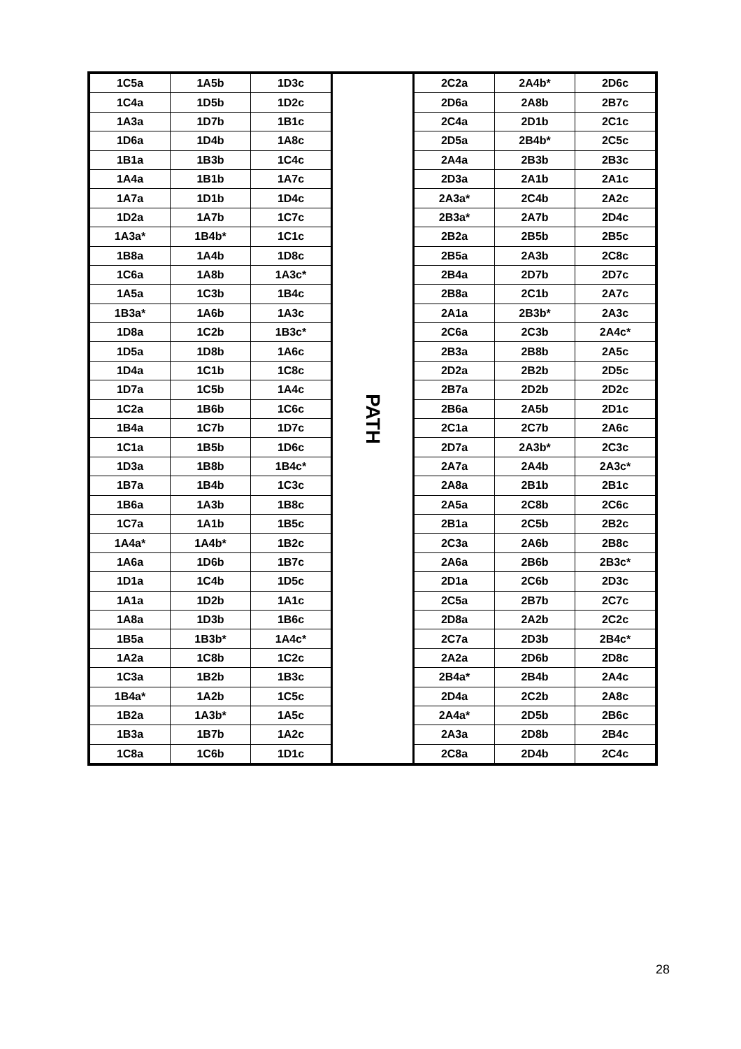| 1C5a | 1A5b | 1D3c | PATH | 2C2a | 2A4b* | 2D6c |
| 1C4a | 1D5b | 1D2c | | 2D6a | 2A8b | 2B7c |
| 1A3a | 1D7b | 1B1c | | 2C4a | 2D1b | 2C1c |
| 1D6a | 1D4b | 1A8c | | 2D5a | 2B4b* | 2C5c |
| 1B1a | 1B3b | 1C4c | | 2A4a | 2B3b | 2B3c |
| 1A4a | 1B1b | 1A7c | | 2D3a | 2A1b | 2A1c |
| 1A7a | 1D1b | 1D4c | | 2A3a* | 2C4b | 2A2c |
| 1D2a | 1A7b | 1C7c | | 2B3a* | 2A7b | 2D4c |
| 1A3a* | 1B4b* | 1C1c | | 2B2a | 2B5b | 2B5c |
| 1B8a | 1A4b | 1D8c | | 2B5a | 2A3b | 2C8c |
| 1C6a | 1A8b | 1A3c* | | 2B4a | 2D7b | 2D7c |
| 1A5a | 1C3b | 1B4c | | 2B8a | 2C1b | 2A7c |
| 1B3a* | 1A6b | 1A3c | | 2A1a | 2B3b* | 2A3c |
| 1D8a | 1C2b | 1B3c* | | 2C6a | 2C3b | 2A4c* |
| 1D5a | 1D8b | 1A6c | | 2B3a | 2B8b | 2A5c |
| 1D4a | 1C1b | 1C8c | | 2D2a | 2B2b | 2D5c |
| 1D7a | 1C5b | 1A4c | | 2B7a | 2D2b | 2D2c |
| 1C2a | 1B6b | 1C6c | | 2B6a | 2A5b | 2D1c |
| 1B4a | 1C7b | 1D7c | | 2C1a | 2C7b | 2A6c |
| 1C1a | 1B5b | 1D6c | | 2D7a | 2A3b* | 2C3c |
| 1D3a | 1B8b | 1B4c* | | 2A7a | 2A4b | 2A3c* |
| 1B7a | 1B4b | 1C3c | | 2A8a | 2B1b | 2B1c |
| 1B6a | 1A3b | 1B8c | | 2A5a | 2C8b | 2C6c |
| 1C7a | 1A1b | 1B5c | | 2B1a | 2C5b | 2B2c |
| 1A4a* | 1A4b* | 1B2c | | 2C3a | 2A6b | 2B8c |
| 1A6a | 1D6b | 1B7c | | 2A6a | 2B6b | 2B3c* |
| 1D1a | 1C4b | 1D5c | | 2D1a | 2C6b | 2D3c |
| 1A1a | 1D2b | 1A1c | | 2C5a | 2B7b | 2C7c |
| 1A8a | 1D3b | 1B6c | | 2D8a | 2A2b | 2C2c |
| 1B5a | 1B3b* | 1A4c* | | 2C7a | 2D3b | 2B4c* |
| 1A2a | 1C8b | 1C2c | | 2A2a | 2D6b | 2D8c |
| 1C3a | 1B2b | 1B3c | | 2B4a* | 2B4b | 2A4c |
| 1B4a* | 1A2b | 1C5c | | 2D4a | 2C2b | 2A8c |
| 1B2a | 1A3b* | 1A5c | | 2A4a* | 2D5b | 2B6c |
| 1B3a | 1B7b | 1A2c | | 2A3a | 2D8b | 2B4c |
| 1C8a | 1C6b | 1D1c | | 2C8a | 2D4b | 2C4c |
28